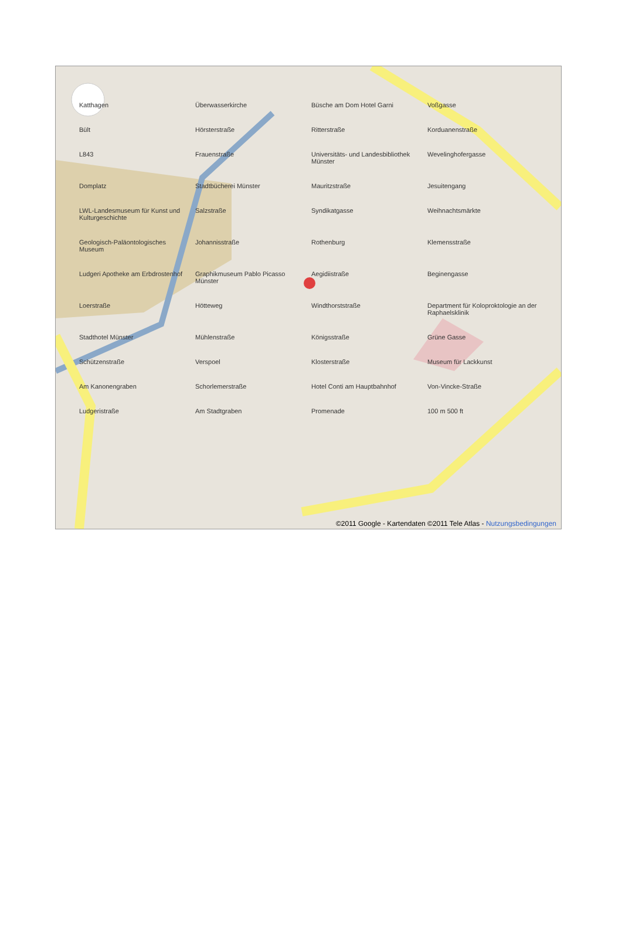Katthagen Überwasserkirche Büsche am Dom Hotel Garni Voßgasse Bült Hörsterstraße Ritterstraße Korduanenstraße L843 Frauenstraße Universitäts- und Landesbibliothek Münster Wevelinghofergasse Domplatz Stadtbücherei Münster Mauritzstraße Jesuitengang LWL-Landesmuseum für Kunst und Kulturgeschichte Salzstraße Syndikatgasse Weihnachtsmärkte Geologisch-Paläontologisches Museum Johannisstraße Rothenburg Klemensstraße Ludgeri Apotheke am Erbdrostenhof Graphikmuseum Pablo Picasso Münster Aegidiistraße Beginengasse Loerstraße Hötteweg Windthorststraße Department für Koloproktologie an der Raphaelsklinik Stadthotel Münster Mühlenstraße Königsstraße Grüne Gasse Schützenstraße Verspoel Klosterstraße Museum für Lackkunst Am Kanonengraben Schorlemerstraße Hotel Conti am Hauptbahnhof Von-Vincke-Straße Ludgeristraße Am Stadtgraben Promenade 100 m 500 ft
©2011 Google - Kartendaten ©2011 Tele Atlas - Nutzungsbedingungen